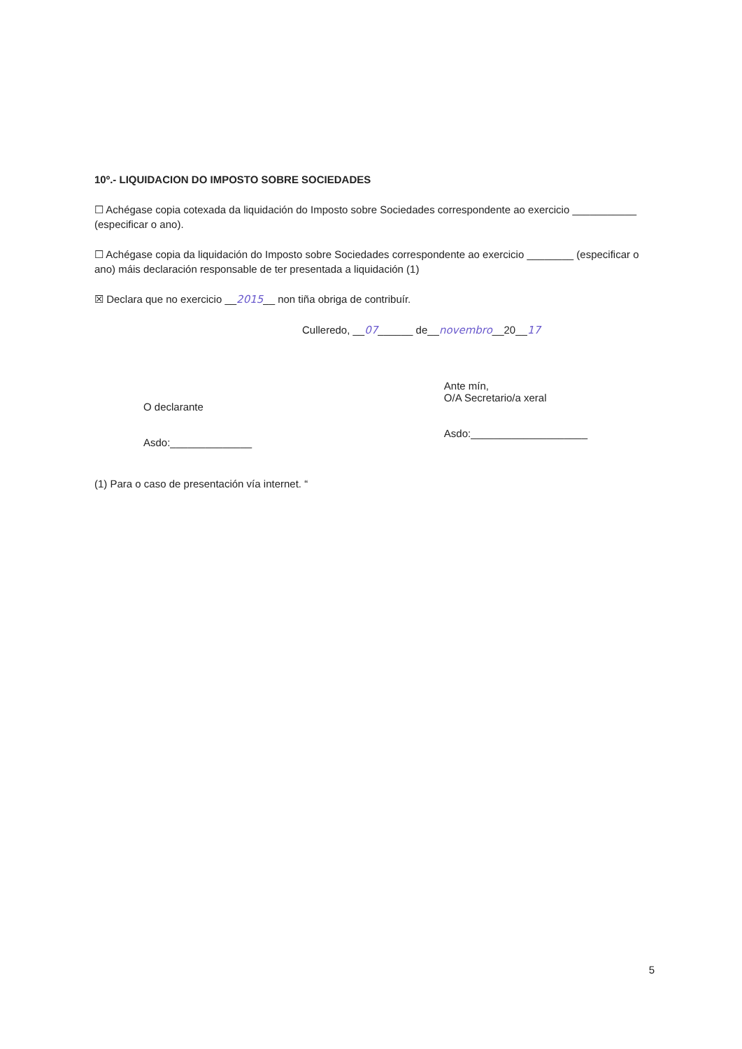10º.- LIQUIDACION DO IMPOSTO SOBRE SOCIEDADES
☐ Achégase copia cotexada da liquidación do Imposto sobre Sociedades correspondente ao exercicio ___________ (especificar o ano).
☐ Achégase copia da liquidación do Imposto sobre Sociedades correspondente ao exercicio ________ (especificar o ano) máis declaración responsable de ter presentada a liquidación (1)
☒ Declara que no exercicio __2015__ non tiña obriga de contribuír.
Culleredo, __07______ de__novembro__20__17
O declarante
Asdo:______________
Ante mín,
O/A Secretario/a xeral
Asdo:____________________
(1) Para o caso de presentación vía internet. “
5